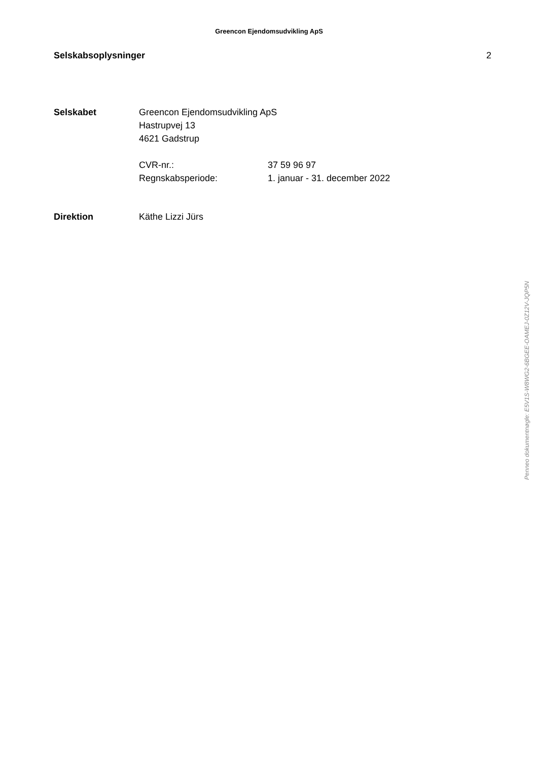Greencon Ejendomsudvikling ApS
Selskabsoplysninger 2
Selskabet Greencon Ejendomsudvikling ApS
Hastrupvej 13
4621 Gadstrup
CVR-nr.: 37 59 96 97
Regnskabsperiode: 1. januar - 31. december 2022
Direktion Käthe Lizzi Jürs
Penneo dokumentnøgle: E5V1S-W8WG2-6BGEE-OAMEJ-0Z12V-JQP5N